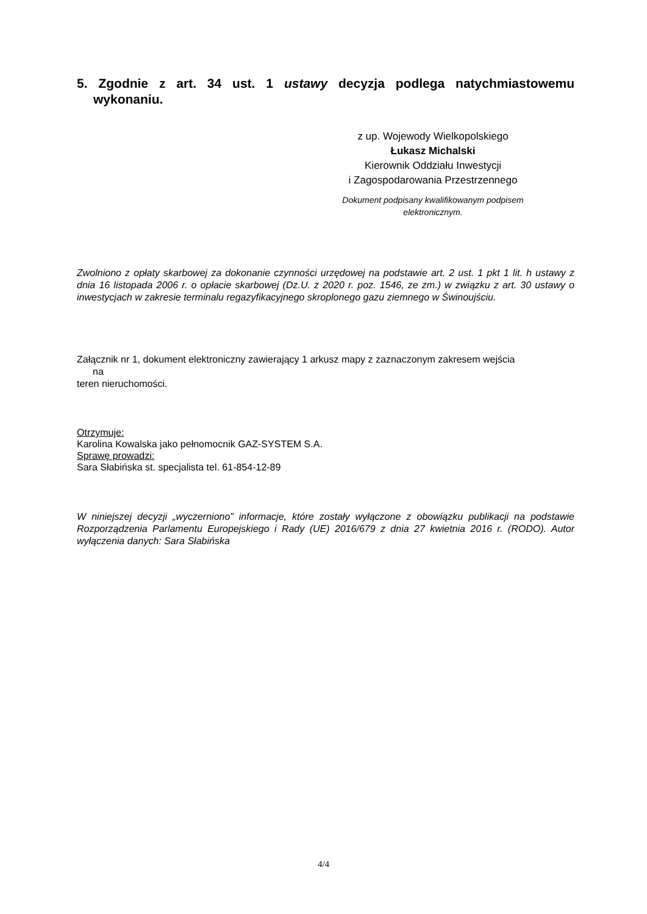5. Zgodnie z art. 34 ust. 1 ustawy decyzja podlega natychmiastowemu
wykonaniu.
z up. Wojewody Wielkopolskiego
Łukasz Michalski
Kierownik Oddziału Inwestycji
i Zagospodarowania Przestrzennego
Dokument podpisany kwalifikowanym podpisem elektronicznym.
Zwolniono z opłaty skarbowej za dokonanie czynności urzędowej na podstawie art. 2 ust. 1 pkt 1 lit. h ustawy z dnia 16 listopada 2006 r. o opłacie skarbowej (Dz.U. z 2020 r. poz. 1546, ze zm.) w związku z art. 30 ustawy o inwestycjach w zakresie terminalu regazyfikacyjnego skroplonego gazu ziemnego w Świnoujściu.
Załącznik nr 1, dokument elektroniczny zawierający 1 arkusz mapy z zaznaczonym zakresem wejścia
na
teren nieruchomości.
Otrzymuje:
Karolina Kowalska jako pełnomocnik GAZ-SYSTEM S.A.
Sprawę prowadzi:
Sara Słabińska st. specjalista tel. 61-854-12-89
W niniejszej decyzji „wyczerniono” informacje, które zostały wyłączone z obowiązku publikacji na podstawie Rozporządzenia Parlamentu Europejskiego i Rady (UE) 2016/679 z dnia 27 kwietnia 2016 r. (RODO). Autor wyłączenia danych: Sara Słabińska
4/4